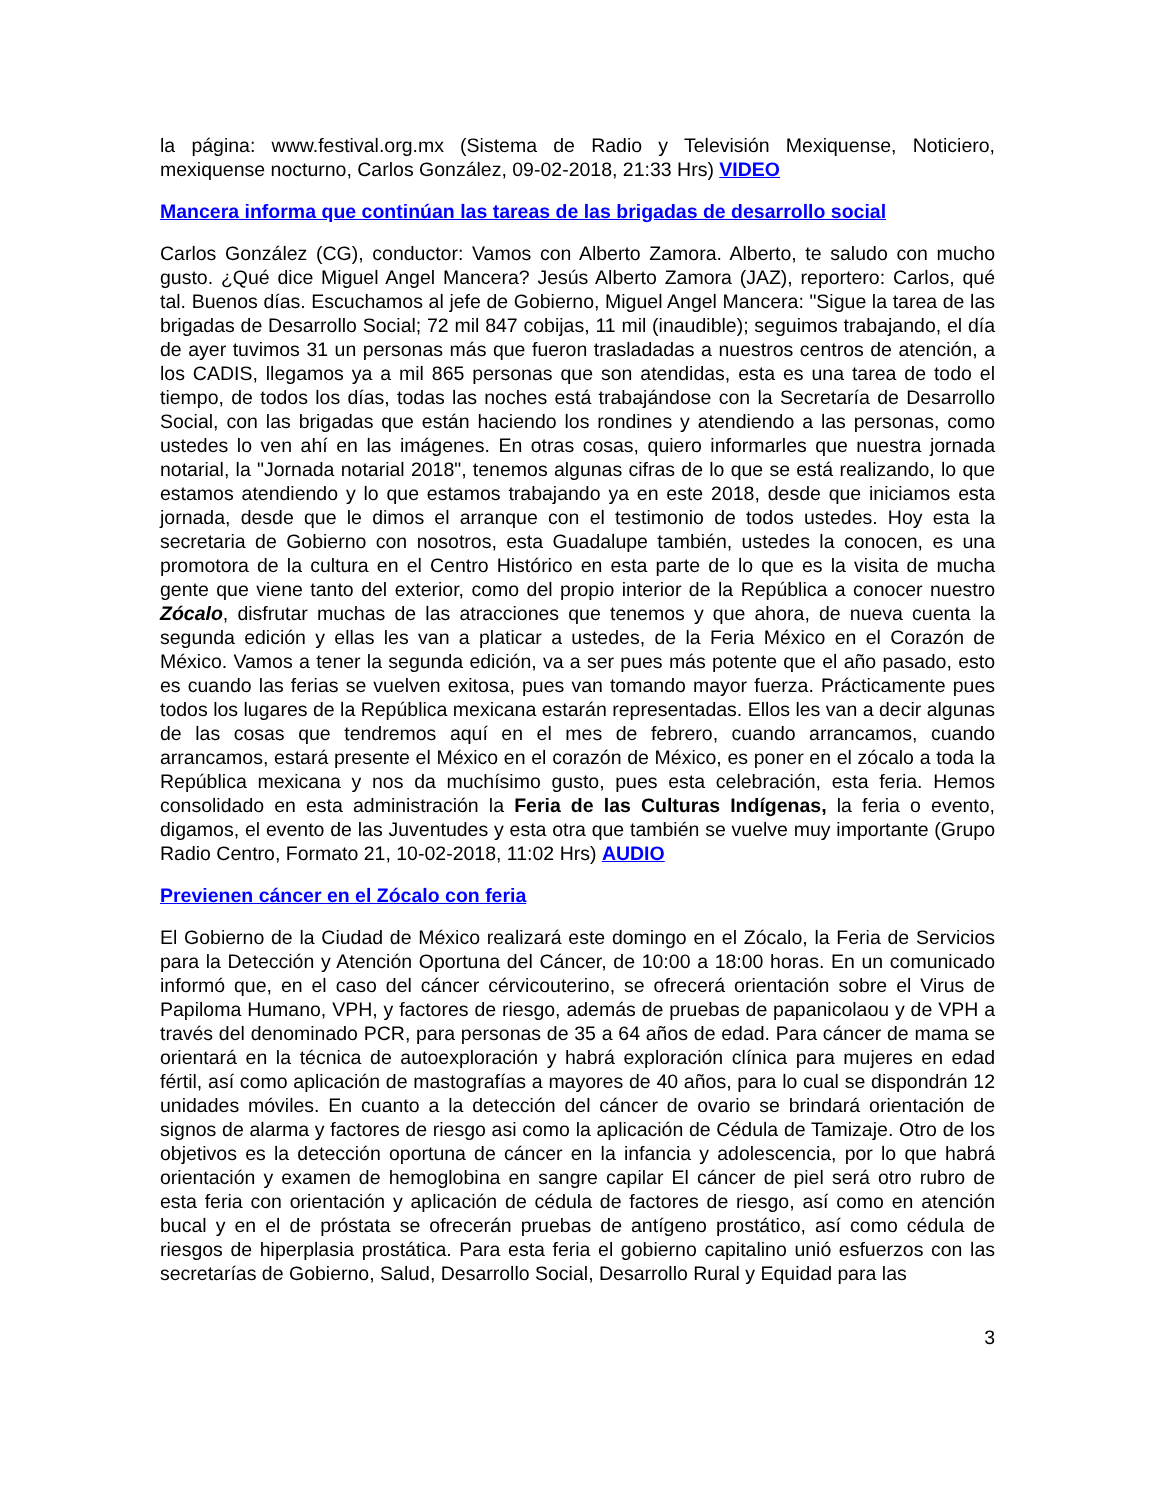la página: www.festival.org.mx (Sistema de Radio y Televisión Mexiquense, Noticiero, mexiquense nocturno, Carlos González, 09-02-2018, 21:33 Hrs) VIDEO
Mancera informa que continúan las tareas de las brigadas de desarrollo social
Carlos González (CG), conductor: Vamos con Alberto Zamora. Alberto, te saludo con mucho gusto. ¿Qué dice Miguel Angel Mancera? Jesús Alberto Zamora (JAZ), reportero: Carlos, qué tal. Buenos días. Escuchamos al jefe de Gobierno, Miguel Angel Mancera: "Sigue la tarea de las brigadas de Desarrollo Social; 72 mil 847 cobijas, 11 mil (inaudible); seguimos trabajando, el día de ayer tuvimos 31 un personas más que fueron trasladadas a nuestros centros de atención, a los CADIS, llegamos ya a mil 865 personas que son atendidas, esta es una tarea de todo el tiempo, de todos los días, todas las noches está trabajándose con la Secretaría de Desarrollo Social, con las brigadas que están haciendo los rondines y atendiendo a las personas, como ustedes lo ven ahí en las imágenes. En otras cosas, quiero informarles que nuestra jornada notarial, la "Jornada notarial 2018", tenemos algunas cifras de lo que se está realizando, lo que estamos atendiendo y lo que estamos trabajando ya en este 2018, desde que iniciamos esta jornada, desde que le dimos el arranque con el testimonio de todos ustedes. Hoy esta la secretaria de Gobierno con nosotros, esta Guadalupe también, ustedes la conocen, es una promotora de la cultura en el Centro Histórico en esta parte de lo que es la visita de mucha gente que viene tanto del exterior, como del propio interior de la República a conocer nuestro Zócalo, disfrutar muchas de las atracciones que tenemos y que ahora, de nueva cuenta la segunda edición y ellas les van a platicar a ustedes, de la Feria México en el Corazón de México. Vamos a tener la segunda edición, va a ser pues más potente que el año pasado, esto es cuando las ferias se vuelven exitosa, pues van tomando mayor fuerza. Prácticamente pues todos los lugares de la República mexicana estarán representadas. Ellos les van a decir algunas de las cosas que tendremos aquí en el mes de febrero, cuando arrancamos, cuando arrancamos, estará presente el México en el corazón de México, es poner en el zócalo a toda la República mexicana y nos da muchísimo gusto, pues esta celebración, esta feria. Hemos consolidado en esta administración la Feria de las Culturas Indígenas, la feria o evento, digamos, el evento de las Juventudes y esta otra que también se vuelve muy importante (Grupo Radio Centro, Formato 21, 10-02-2018, 11:02 Hrs) AUDIO
Previenen cáncer en el Zócalo con feria
El Gobierno de la Ciudad de México realizará este domingo en el Zócalo, la Feria de Servicios para la Detección y Atención Oportuna del Cáncer, de 10:00 a 18:00 horas. En un comunicado informó que, en el caso del cáncer cérvicouterino, se ofrecerá orientación sobre el Virus de Papiloma Humano, VPH, y factores de riesgo, además de pruebas de papanicolaou y de VPH a través del denominado PCR, para personas de 35 a 64 años de edad. Para cáncer de mama se orientará en la técnica de autoexploración y habrá exploración clínica para mujeres en edad fértil, así como aplicación de mastografías a mayores de 40 años, para lo cual se dispondrán 12 unidades móviles. En cuanto a la detección del cáncer de ovario se brindará orientación de signos de alarma y factores de riesgo asi como la aplicación de Cédula de Tamizaje. Otro de los objetivos es la detección oportuna de cáncer en la infancia y adolescencia, por lo que habrá orientación y examen de hemoglobina en sangre capilar El cáncer de piel será otro rubro de esta feria con orientación y aplicación de cédula de factores de riesgo, así como en atención bucal y en el de próstata se ofrecerán pruebas de antígeno prostático, así como cédula de riesgos de hiperplasia prostática. Para esta feria el gobierno capitalino unió esfuerzos con las secretarías de Gobierno, Salud, Desarrollo Social, Desarrollo Rural y Equidad para las
3